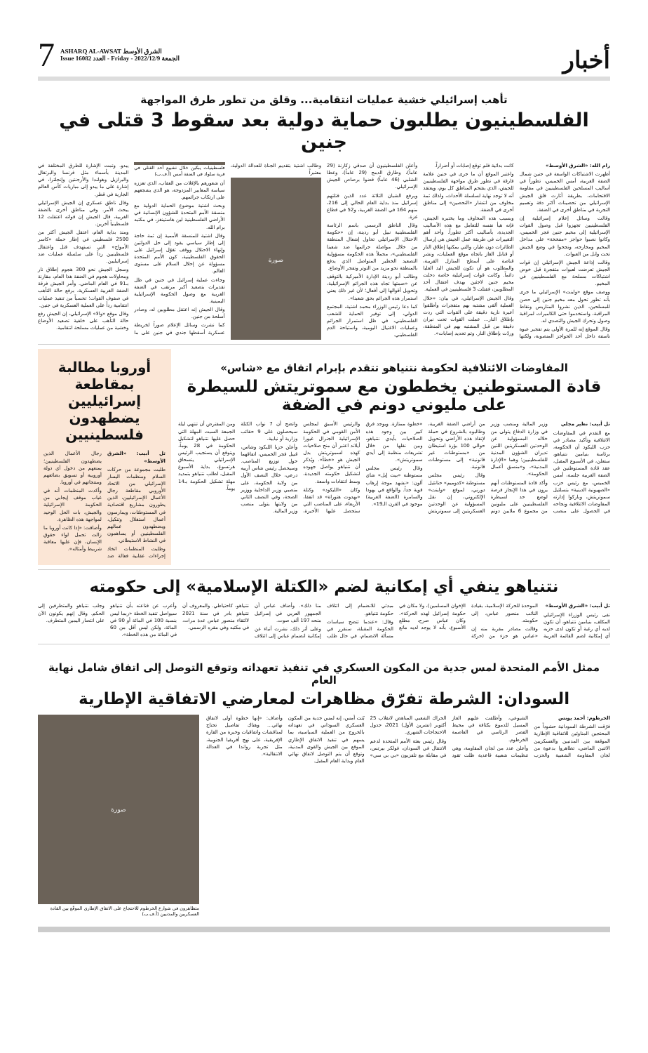أخبار
7
ASHARQ AL-AWSAT الشرق الأوسط
Issue 16082 العدد - Friday - 2022/12/9 الجمعة
تأهب إسرائيلي خشية عمليات انتقامية... وقلق من تطور طرق المواجهة
الفلسطينيون يطلبون حماية دولية بعد سقوط 3 قتلى في جنين
رام الله: «الشرق الأوسط»
أظهرت الاشتباكات الواسعة في جنين شمال الضفة الغربية، أمس الخميس، تطوراً في أساليب المسلحين الفلسطينيين في مقاومة الاقتحامات، بطريقة أثارت قلق الجيش الإسرائيلي من تحصينات أكثر دقة وتعميم التجربة في مناطق أخرى في الضفة.
وقالت وسائل إعلام إسرائيلية إن الفلسطينيين تجهزوا قبل وصول القوات الإسرائيلية إلى مخيم جنين فجر الخميس، وكانوا نصبوا حواجز «مفخخة» على مداخل المخيم ومخارجه، ونجحوا في وضع الجيش تحت وابل من العبوات.
وقالت إذاعة الجيش الإسرائيلي إن قوات الجيش تعرضت لعبوات متفجرة قبل خوض اشتباكات مسلحة مع الفلسطينيين في المخيم.
ووصف موقع «واينت» الإسرائيلي ما جرى بأنه تطور تحول معه مخيم جنين إلى حصن للمسلحين، الذين نشروا المتاريس ونقاط المراقبة، واستخدموا حتى الكاميرات لمراقبة وصول وتحرك الجيش والتصدي له.
وقال الموقع إنه للمرة الأولى يتم تفجير عبوة ناسفة داخل أحد الحواجز المنصوبة، ولكنها كانت بدائية فلم توقع إصابات أو أضراراً.
واعتبر الموقع أن ما جرى في جنين علامة فارقة في تطور طرق مواجهة الفلسطينيين للجيش، الذي يقتحم المناطق كل يوم، ويعتقد أنه لا توجد نهاية لسلسلة الأحداث، ولذلك ثمة مخاوف من انتشار «التحصين» إلى مناطق أخرى في الضفة.
وبسبب هذه المخاوف وما يختبره الجيش، فإنه هيأ نفسه للتعامل مع هذه الأساليب الجديدة، بأساليب أكثر تطوراً. وأحد أهم التغييرات في طريقة عمل الجيش هي إرسال الطائرات دون طيار، والتي يمكنها إطلاق النار أو قنابل الغاز باتجاه موقع العمليات، ونشر قناصة على أسطح المنازل القريبة، والمطلوب هو أن تكون للجيش اليد العليا دائماً. وكانت قوات إسرائيلية خاصة دخلت مخيم جنين لاجئين بهدف اعتقال أحد المطلوبين، فقتلت 3 فلسطينيين في العملية.
وقال الجيش الإسرائيلي، في بيان: «خلال العملية ألقى مشتبه بهم متفجرات وأطلقوا أعيرة نارية دقيقة على القوات التي ردت بإطلاق النار... عملت القوات تحت نيران دقيقة من قبل المشتبه بهم في المنطقة، وردّت بإطلاق النار. وتم تحديد إصابات».
وأعلن الفلسطينيون أن صدقي زكارنة (29 عاماً)، وطارق الدمج (29 عاماً)، وعطا الشلبي (46 عاماً) قضوا برصاص الجيش الإسرائيلي.
ويرفع الشبان الثلاثة عدد الذين قتلتهم إسرائيل منذ بداية العام الحالي إلى 216، منهم 164 في الضفة الغربية، و52 في قطاع غزة.
وقال الناطق الرسمي باسم الرئاسة الفلسطينية نبيل أبو ردينة، إن «حكومة الاحتلال الإسرائيلي تحاول إشعال المنطقة من خلال مواصلة جرائمها ضد شعبنا الفلسطيني»، محملاً هذه الحكومة مسؤولية التصعيد الخطير المتواصل الذي يدفع بالمنطقة نحو مزيد من التوتر وتفجر الأوضاع.
وطالب أبو ردينة الإدارة الأميركية بالتوقف عن «صمتها تجاه هذه الجرائم الإسرائيلية، وتحويل أقوالها إلى أفعال؛ لأن غير ذلك يعني استمرار هذه الجرائم بحق شعبنا».
كما دعا رئيس الوزراء محمد اشتية، المجتمع الدولي، إلى توفير الحماية للشعب الفلسطيني، في ظل استمرار الجرائم وعمليات الاغتيال اليومية، واستباحة الدم الفلسطيني.
وطالب اشتية بتقديم الجناة للعدالة الدولية، معتبراً
صورة
فلسطينيات يبكين خلال تشييع أحد القتلى في قرية سلواد في الضفة أمس (أ.ف.ب)
أن شعورهم بالإفلات من العقاب، الذي تعززه سياسة المعايير المزدوجة، هو الذي يشجعهم على ارتكاب جرائمهم.
وبحث اشتية موضوع الحماية الدولية مع منسقة الأمم المتحدة للشؤون الإنسانية في الأراضي الفلسطينية لين هاستينغز، في مكتبه برام الله.
وقال اشتية للمنسقة الأممية إن ثمة حاجة إلى إطار سياسي يقود إلى حل الدولتين وإنهاء الاحتلال ووقف تغوّل إسرائيل على الحقوق الفلسطينية، كون الأمم المتحدة مسؤولة عن إحلال السلام على مستوى العالم.
وجاءت عملية إسرائيل في جنين في ظل تقديرات بتصعيد أكبر مرتقب في الضفة الغربية مع وصول الحكومة الإسرائيلية اليمينية.
وقال الجيش إنه اعتقل مطلوبين له، وصادر أسلحة من جنين.
كما نشرت وسائل الإعلام صوراً لخريطة عسكرية أسقطها جندي في جنين على ما يبدو. وتمت الإشارة للطرق المختلفة في المدينة بأسماء مثل فرنسا والبرتغال والبرازيل وهولندا والأرجنتين وإنجلترا، في إشارة على ما يبدو إلى مباريات كأس العالم الجارية في قطر.
وقال ناطق عسكري إن الجيش الإسرائيلي يبحث الأمر. وفي مناطق أخرى بالضفة الغربية، قال الجيش إن قواته اعتقلت 12 فلسطينياً آخرين.
ومنذ بداية العام، اعتقل الجيش أكثر من 2500 فلسطيني في إطار حملة «كاسر الأمواج» التي تستهدف قتل واعتقال فلسطينيين رداً على سلسلة عمليات ضد إسرائيليين.
وسجل الجيش نحو 300 هجوم إطلاق نار ومحاولات هجوم في الضفة هذا العام، مقارنة بـ91 في العام الماضي. وأمر الجيش فرقة الضفة الغربية العسكرية، برفع حالة التأهب في صفوف القوات؛ تحسباً من تنفيذ عمليات انتقامية رداً على العملية العسكرية في جنين.
وقال موقع «والا» الإسرائيلي، إن الجيش رفع حالة التأهب على خلفية تصعيد الأوضاع وخشية من عمليات مسلحة انتقامية.
المفاوضات الائتلافية لحكومة نتنياهو تتقدم بإبرام اتفاق مع «شاس»
قادة المستوطنين يخططون مع سموتريتش للسيطرة على مليوني دونم في الضفة
تل أبيب: نظير مجلي
مع التقدم في المفاوضات الائتلافية وتأكيد مصادر في حزب الليكود أن الحكومة، برئاسة بنيامين نتنياهو، ستعلن، في الأسبوع المقبل، عقد قادة المستوطنين في الضفة الغربية جلسة، أمس الخميس، مع رئيس حزب «الصهيونية الدينية» بتسلئيل سموتريتش، وباركوا إدارته المفاوضات الائتلافية ونجاحه في الحصول على منصب وزير المالية ومنصب وزير في وزارة الدفاع يتولى من خلاله المسؤولية عن الوحدتين العسكريتين اللتين تديران الشؤون المدنية للفلسطينيين؛ وهما «الإدارة المدنية»، و«منسق أعمال الحكومة».
وأكد قادة المستوطنات أنهم يرون في هذا الإنجاز فرصة لوضع حد لسيطرة الفلسطينيين على مليونين من مجموع 6 ملايين دونم من أراضي الضفة الغربية، وطالبوه بالشروع في حملة لإنقاذ هذه الأراضي وتحويل حوالي 100 بؤرة استيطان من «مستوطنات غير قانونية» إلى مستوطنات قانونية.
وقال رئيس مجلس مستوطنة «كدوميم» حنانئيل دورني، لموقع «واينت» الإلكتروني، إن نقل المسؤولية عن الوحدتين العسكريتين إلى سموتريتش «خطوة ممتازة. ويوجد فرق كبير بين وجود هذه الصلاحيات بأيدي نتنياهو، وبين نقلها من خلال تشريعات منظمة إلى أيدي سموتريتش».
وقال رئيس مجلس مستوطنة «بيت إيل» شاي ألون: «نشهد موجة إرهاب قوية جداً. والواقع في يهودا والسامرة (الضفة الغربية) موجود في القرن الـ19».
والرئيس الأسبق لمجلس الأمن القومي في الحكومة الإسرائيلية الجنرال غيورا أيلاند اعتبر أن منح صلاحيات كهذه لسموتريتش بدل الجيش هو «خطأ». ويُذكر أن نتنياهو يواصل جهوده لتشكيل حكومته الجديدة، وسط انتقادات واسعة.
وكان «الليكود» وكتلة «يهدوت هتوراة» قد اتفقا، الأربعاء، على المناصب التي ستحصل عليها الأخيرة، واتضح أن 7 نواب الكتلة سيحصلون على 9 حقائب وزارية أو نيابية.
وأعلن حزبا الليكود وشاس، قبيل فجر الخميس، اتفاقهما حول توزيع المناصب. وسيحصل رئيس شاس أرييه درعي، خلال النصف الأول من ولاية الحكومة، على منصبي وزير الداخلية ووزير الصحة، وفي النصف الثاني من ولايتها يتولى منصب وزير المالية.
ومن المفترض أن تنتهي ليلة الجمعة السبت المهلة التي حصل عليها نتنياهو لتشكيل الحكومة في 28 يوماً، ويتوقع أن يستجيب الرئيس الإسرائيلي يتسحاق هرتسوغ، بداية الأسبوع المقبل، لطلب نتنياهو بتمديد مهلة تشكيل الحكومة بـ14 يوماً.
أوروبا مطالبة بمقاطعة إسرائيليين يضطهدون فلسطينيين
تل أبيب: «الشرق الأوسط»
طلبت مجموعة من حركات السلام ومنظمات اليسار الإسرائيلي من الاتحاد الأوروبي مقاطعة رجال الأعمال الإسرائيليين، الذين يطورون مشاريع اقتصادية في المستوطنات، ويمارسون أعمال استغلال وتنكيل، ويضطهدون عمالهم الفلسطينيين أو يساهمون في النشاط الاستيطاني.
وطلبت المنظمات اتخاذ إجراءات عقابية فعالة ضد رجال الأعمال الذين يضطهدون الفلسطينيين؛ بمنعهم من دخول أي دولة أوروبية أو تسويق بضائعهم ومنتجاتهم في أوروبا.
وأكدت المنظمات أنه في غياب موقف إيجابي من الحكومة الإسرائيلية والجيش، بات الحل الوحيد لمواجهة هذه الظاهرة.
وأضافت: «إذا كانت أوروبا ما زالت تحمل لواء حقوق الإنسان، فإن عليها معاقبة شربيط وأمثاله».
نتنياهو ينفي أي إمكانية لضم «الكتلة الإسلامية» إلى حكومته
تل أبيب: «الشرق الأوسط»
نفى رئيس الوزراء الإسرائيلي المكلف، بنيامين نتنياهو، أن تكون لديه أي رغبة أو تكون لدى حزبه أي إمكانية لضم القائمة العربية الموحدة للحركة الإسلامية، بقيادة النائب منصور عباس، إلى حكومته.
وقالت مصادر مقربة منه إن «عباس هو جزء من (حركة الإخوان المسلمين)، ولا مكان في حكومة إسرائيل لهذه الحركة». وكان عباس صرح، مطلع الأسبوع، بأنه لا يوجد لديه مانع مبدئي للانضمام إلى ائتلاف حكومة نتنياهو.
وقال: «عندما تتضح سياسات الحكومة المقبلة، سنقرر في مسألة الانضمام، في حال طلب منا ذلك». وأضاف عباس أن الجمهور العربي في إسرائيل منحه 197 ألف صوت.
وعلى أثر ذلك، نشرت أنباء عن إمكانية انضمام عباس إلى ائتلاف نتنياهو، كاحتياطي. والمعروف أن نتنياهو بادر في سنة 2021 لالتقاء منصور عباس عدة مرات، في مكتبه وفي مقره الرسمي.
وأعرب عن قناعته بأن نتنياهو سيواصل تنفيذ الخطة «ربما ليس بنسبة 100 في المائة أو 90 في المائة، ولكن ليس أقل من 60 في المائة من هذه الخطة».
وجلب نتنياهو والمتطرفين إلى الحكم. وقال إنهم يكونون الآن على انتصار اليمين المتطرف.
ممثل الأمم المتحدة لمس جدية من المكون العسكري في تنفيذ تعهداته وتوقع التوصل إلى اتفاق شامل نهاية العام
السودان: الشرطة تفرّق مظاهرات لمعارضي الاتفاقية الإطارية
الخرطوم: أحمد يونس
فرّقت الشرطة السودانية حشوداً من المحتجين المناوئين للاتفاقية الإطارية الموقعة بين المدنيين والعسكريين الاثنين الماضي، تظاهروا بدعوة من لجان المقاومة الشعبية والحزب الشيوعي، وأطلقت عليهم الغاز المسيل للدموع بكثافة في محيط القصر الرئاسي في العاصمة الخرطوم.
وأعلن عدد من لجان المقاومة، وهي تنظيمات شعبية قاعدية ظلت تقود الحراك الشعبي المناهض لانقلاب 25 أكتوبر (تشرين الأول) 2021، جدول الاحتجاجات الشهري.
وقال رئيس بعثة الأمم المتحدة لدعم الانتقال في السودان، فولكر بيرتس، في مقابلة مع تلفزيون «بي بي سي» بُثت أمس، إنه لمس جدية من المكون العسكري السوداني في تعهداته بالخروج من العملية السياسية، بما يسهم في تنفيذ الاتفاق الإطاري الموقع بين الجيش والقوى المدنية، وتوقع أن يتم التوصل لاتفاق نهائي العام وبداية العام المقبل.
وأضاف: «إنها خطوة أولى لاتفاق نهائي... وهناك تفاصيل تحتاج لمناقشات واتفاقيات وخبرة من القارة الإفريقية، على نهج أفريقيا الجنوبية، مثل تجربة رواندا في العدالة الانتقالية».
صورة
متظاهرون في شوارع الخرطوم للاحتجاج على الاتفاق الإطاري الموقّع بين القادة العسكريين والمدنيين (أ.ف.ب)